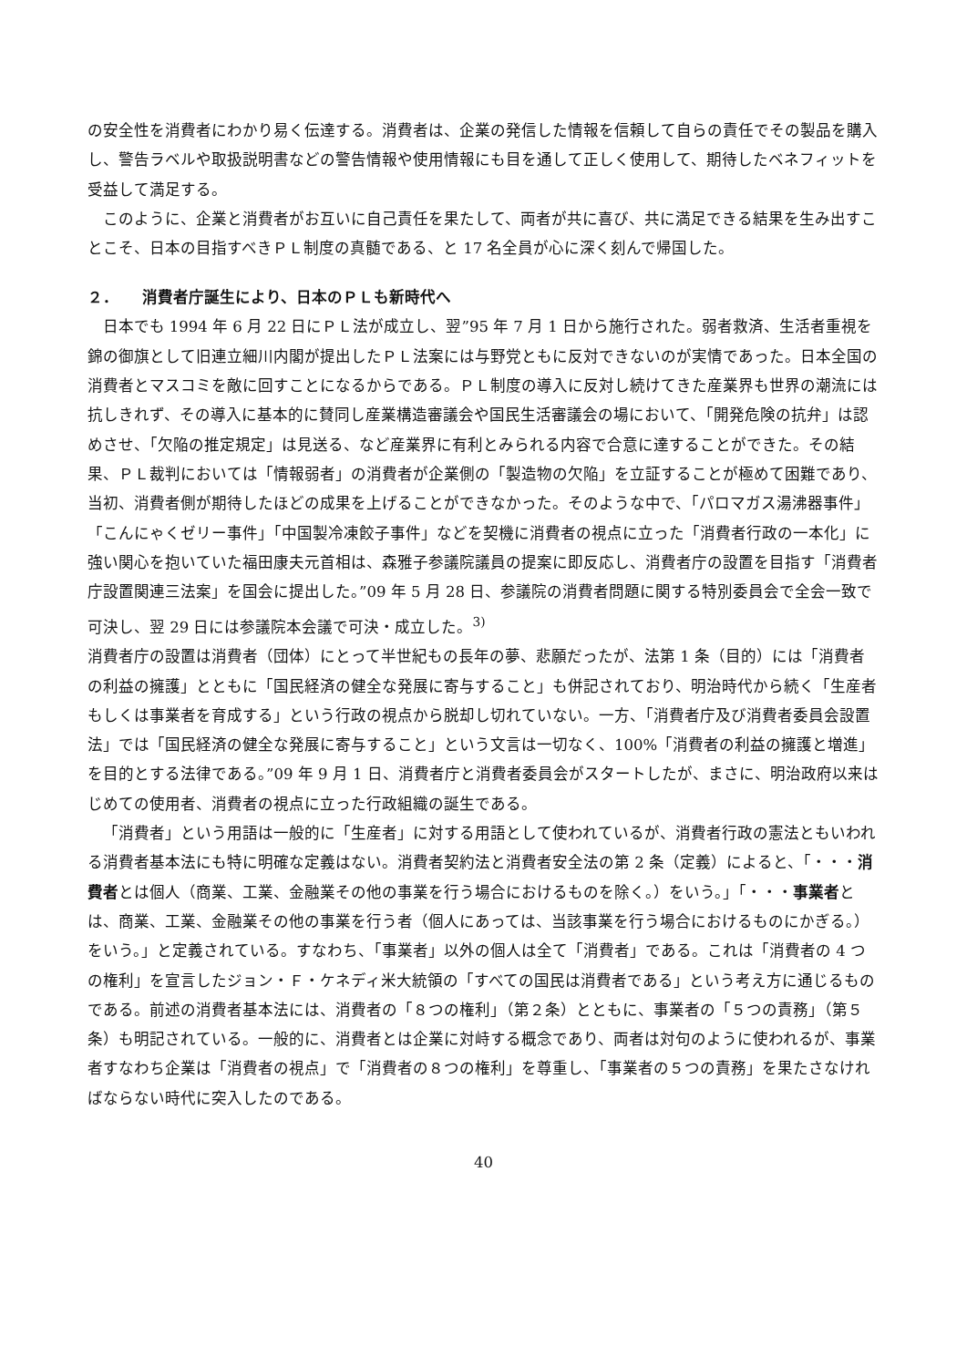の安全性を消費者にわかり易く伝達する。消費者は、企業の発信した情報を信頼して自らの責任でその製品を購入し、警告ラベルや取扱説明書などの警告情報や使用情報にも目を通して正しく使用して、期待したベネフィットを受益して満足する。
このように、企業と消費者がお互いに自己責任を果たして、両者が共に喜び、共に満足できる結果を生み出すことこそ、日本の目指すべきＰＬ制度の真髄である、と 17 名全員が心に深く刻んで帰国した。
２．　　消費者庁誕生により、日本のＰＬも新時代へ
日本でも 1994 年 6 月 22 日にＰＬ法が成立し、翌”95 年 7 月 1 日から施行された。弱者救済、生活者重視を錦の御旗として旧連立細川内閣が提出したＰＬ法案には与野党ともに反対できないのが実情であった。日本全国の消費者とマスコミを敵に回すことになるからである。ＰＬ制度の導入に反対し続けてきた産業界も世界の潮流には抗しきれず、その導入に基本的に賛同し産業構造審議会や国民生活審議会の場において、「開発危険の抗弁」は認めさせ、「欠陥の推定規定」は見送る、など産業界に有利とみられる内容で合意に達することができた。その結果、ＰＬ裁判においては「情報弱者」の消費者が企業側の「製造物の欠陥」を立証することが極めて困難であり、当初、消費者側が期待したほどの成果を上げることができなかった。そのような中で、「パロマガス湯沸器事件」「こんにゃくゼリー事件」「中国製冷凍餃子事件」などを契機に消費者の視点に立った「消費者行政の一本化」に強い関心を抱いていた福田康夫元首相は、森雅子参議院議員の提案に即反応し、消費者庁の設置を目指す「消費者庁設置関連三法案」を国会に提出した。”09 年 5 月 28 日、参議院の消費者問題に関する特別委員会で全会一致で可決し、翌 29 日には参議院本会議で可決・成立した。<sup>3)</sup>
消費者庁の設置は消費者（団体）にとって半世紀もの長年の夢、悲願だったが、法第 1 条（目的）には「消費者の利益の擁護」とともに「国民経済の健全な発展に寄与すること」も併記されており、明治時代から続く「生産者もしくは事業者を育成する」という行政の視点から脱却し切れていない。一方、「消費者庁及び消費者委員会設置法」では「国民経済の健全な発展に寄与すること」という文言は一切なく、100%「消費者の利益の擁護と増進」を目的とする法律である。”09 年 9 月 1 日、消費者庁と消費者委員会がスタートしたが、まさに、明治政府以来はじめての使用者、消費者の視点に立った行政組織の誕生である。
「消費者」という用語は一般的に「生産者」に対する用語として使われているが、消費者行政の憲法ともいわれる消費者基本法にも特に明確な定義はない。消費者契約法と消費者安全法の第 2 条（定義）によると、「・・・消費者とは個人（商業、工業、金融業その他の事業を行う場合におけるものを除く。）をいう。」「・・・事業者とは、商業、工業、金融業その他の事業を行う者（個人にあっては、当該事業を行う場合におけるものにかぎる。）をいう。」と定義されている。すなわち、「事業者」以外の個人は全て「消費者」である。これは「消費者の 4 つの権利」を宣言したジョン・Ｆ・ケネディ米大統領の「すべての国民は消費者である」という考え方に通じるものである。前述の消費者基本法には、消費者の「８つの権利」（第２条）とともに、事業者の「５つの責務」（第５条）も明記されている。一般的に、消費者とは企業に対峙する概念であり、両者は対句のように使われるが、事業者すなわち企業は「消費者の視点」で「消費者の８つの権利」を尊重し、「事業者の５つの責務」を果たさなければならない時代に突入したのである。
40